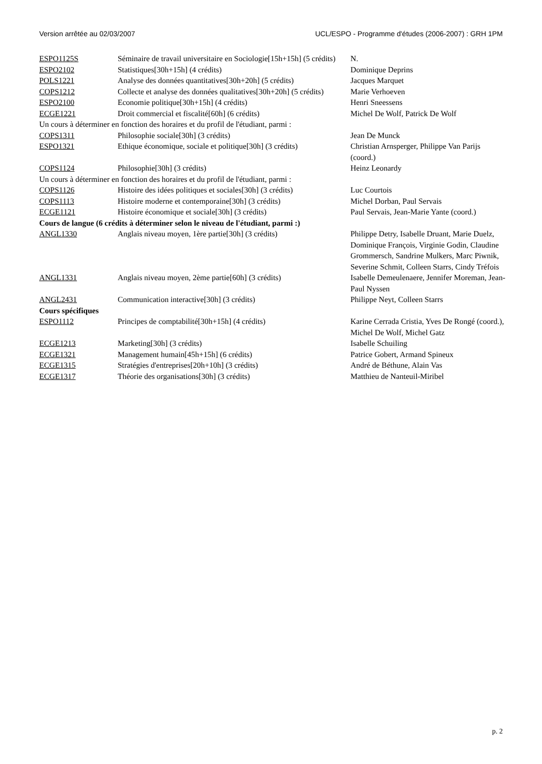Version arrêtée au 02/03/2007 UCL/ESPO - Programme d'études (2006-2007) : GRH 1PM
| ESPO1125S | Séminaire de travail universitaire en Sociologie[15h+15h] (5 crédits) | N. |
| ESPO2102 | Statistiques[30h+15h] (4 crédits) | Dominique Deprins |
| POLS1221 | Analyse des données quantitatives[30h+20h] (5 crédits) | Jacques Marquet |
| COPS1212 | Collecte et analyse des données qualitatives[30h+20h] (5 crédits) | Marie Verhoeven |
| ESPO2100 | Economie politique[30h+15h] (4 crédits) | Henri Sneessens |
| ECGE1221 | Droit commercial et fiscalité[60h] (6 crédits) | Michel De Wolf, Patrick De Wolf |
| Un cours à déterminer en fonction des horaires et du profil de l'étudiant, parmi : | | |
| COPS1311 | Philosophie sociale[30h] (3 crédits) | Jean De Munck |
| ESPO1321 | Ethique économique, sociale et politique[30h] (3 crédits) | Christian Arnsperger, Philippe Van Parijs (coord.) |
| COPS1124 | Philosophie[30h] (3 crédits) | Heinz Leonardy |
| Un cours à déterminer en fonction des horaires et du profil de l'étudiant, parmi : | | |
| COPS1126 | Histoire des idées politiques et sociales[30h] (3 crédits) | Luc Courtois |
| COPS1113 | Histoire moderne et contemporaine[30h] (3 crédits) | Michel Dorban, Paul Servais |
| ECGE1121 | Histoire économique et sociale[30h] (3 crédits) | Paul Servais, Jean-Marie Yante (coord.) |
| Cours de langue (6 crédits à déterminer selon le niveau de l'étudiant, parmi :) | | |
| ANGL1330 | Anglais niveau moyen, 1ère partie[30h] (3 crédits) | Philippe Detry, Isabelle Druant, Marie Duelz, Dominique François, Virginie Godin, Claudine Grommersch, Sandrine Mulkers, Marc Piwnik, Severine Schmit, Colleen Starrs, Cindy Tréfois |
| ANGL1331 | Anglais niveau moyen, 2ème partie[60h] (3 crédits) | Isabelle Demeulenaere, Jennifer Moreman, Jean-Paul Nyssen |
| ANGL2431 | Communication interactive[30h] (3 crédits) | Philippe Neyt, Colleen Starrs |
| Cours spécifiques | | |
| ESPO1112 | Principes de comptabilité[30h+15h] (4 crédits) | Karine Cerrada Cristia, Yves De Rongé (coord.), Michel De Wolf, Michel Gatz |
| ECGE1213 | Marketing[30h] (3 crédits) | Isabelle Schuiling |
| ECGE1321 | Management humain[45h+15h] (6 crédits) | Patrice Gobert, Armand Spineux |
| ECGE1315 | Stratégies d'entreprises[20h+10h] (3 crédits) | André de Béthune, Alain Vas |
| ECGE1317 | Théorie des organisations[30h] (3 crédits) | Matthieu de Nanteuil-Miribel |
p. 2